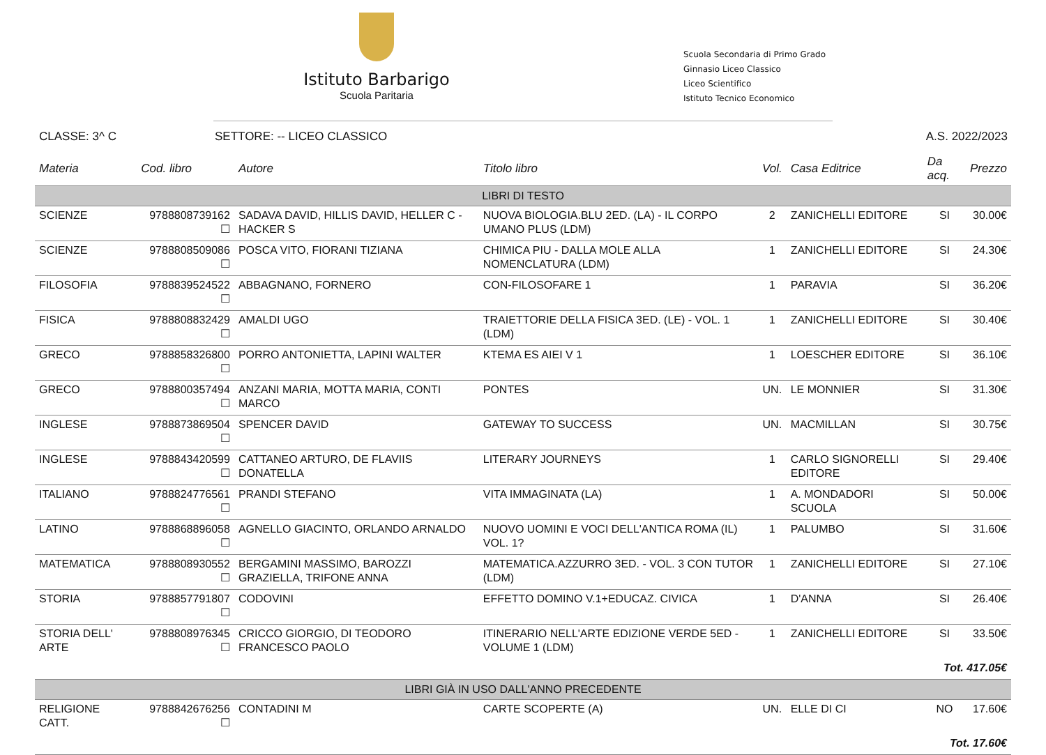Istituto Barbarigo
Scuola Paritaria
Scuola Secondaria di Primo Grado
Ginnasio Liceo Classico
Liceo Scientifico
Istituto Tecnico Economico
CLASSE: 3^ C SETTORE: -- LICEO CLASSICO A.S. 2022/2023
| Materia | Cod. libro | Autore | Titolo libro | Vol. | Casa Editrice | Da acq. | Prezzo |
| --- | --- | --- | --- | --- | --- | --- | --- |
| LIBRI DI TESTO | | | | | | | |
| SCIENZE | 9788808739162 ☐ | SADAVA DAVID, HILLIS DAVID, HELLER C - HACKER S | NUOVA BIOLOGIA.BLU 2ED. (LA) - IL CORPO UMANO PLUS (LDM) | 2 | ZANICHELLI EDITORE | SI | 30.00€ |
| SCIENZE | 9788808509086 ☐ | POSCA VITO, FIORANI TIZIANA | CHIMICA PIU - DALLA MOLE ALLA NOMENCLATURA (LDM) | 1 | ZANICHELLI EDITORE | SI | 24.30€ |
| FILOSOFIA | 9788839524522 ☐ | ABBAGNANO, FORNERO | CON-FILOSOFARE 1 | 1 | PARAVIA | SI | 36.20€ |
| FISICA | 9788808832429 ☐ | AMALDI UGO | TRAIETTORIE DELLA FISICA 3ED. (LE) - VOL. 1 (LDM) | 1 | ZANICHELLI EDITORE | SI | 30.40€ |
| GRECO | 9788858326800 ☐ | PORRO ANTONIETTA, LAPINI WALTER | KTEMA ES AIEI V 1 | 1 | LOESCHER EDITORE | SI | 36.10€ |
| GRECO | 9788800357494 ☐ | ANZANI MARIA, MOTTA MARIA, CONTI MARCO | PONTES | UN. | LE MONNIER | SI | 31.30€ |
| INGLESE | 9788873869504 ☐ | SPENCER DAVID | GATEWAY TO SUCCESS | UN. | MACMILLAN | SI | 30.75€ |
| INGLESE | 9788843420599 ☐ | CATTANEO ARTURO, DE FLAVIIS DONATELLA | LITERARY JOURNEYS | 1 | CARLO SIGNORELLI EDITORE | SI | 29.40€ |
| ITALIANO | 9788824776561 ☐ | PRANDI STEFANO | VITA IMMAGINATA (LA) | 1 | A. MONDADORI SCUOLA | SI | 50.00€ |
| LATINO | 9788868896058 ☐ | AGNELLO GIACINTO, ORLANDO ARNALDO | NUOVO UOMINI E VOCI DELL'ANTICA ROMA (IL) VOL. 1? | 1 | PALUMBO | SI | 31.60€ |
| MATEMATICA | 9788808930552 ☐ | BERGAMINI MASSIMO, BAROZZI GRAZIELLA, TRIFONE ANNA | MATEMATICA.AZZURRO 3ED. - VOL. 3 CON TUTOR (LDM) | 1 | ZANICHELLI EDITORE | SI | 27.10€ |
| STORIA | 9788857791807 ☐ | CODOVINI | EFFETTO DOMINO V.1+EDUCAZ. CIVICA | 1 | D'ANNA | SI | 26.40€ |
| STORIA DELL' ARTE | 9788808976345 ☐ | CRICCO GIORGIO, DI TEODORO FRANCESCO PAOLO | ITINERARIO NELL'ARTE EDIZIONE VERDE 5ED - VOLUME 1 (LDM) | 1 | ZANICHELLI EDITORE | SI | 33.50€ |
| Tot. 417.05€ | | | | | | | |
| LIBRI GIÀ IN USO DALL'ANNO PRECEDENTE | | | | | | | |
| RELIGIONE CATT. | 9788842676256 ☐ | CONTADINI M | CARTE SCOPERTE (A) | UN. | ELLE DI CI | NO | 17.60€ |
| Tot. 17.60€ | | | | | | | |